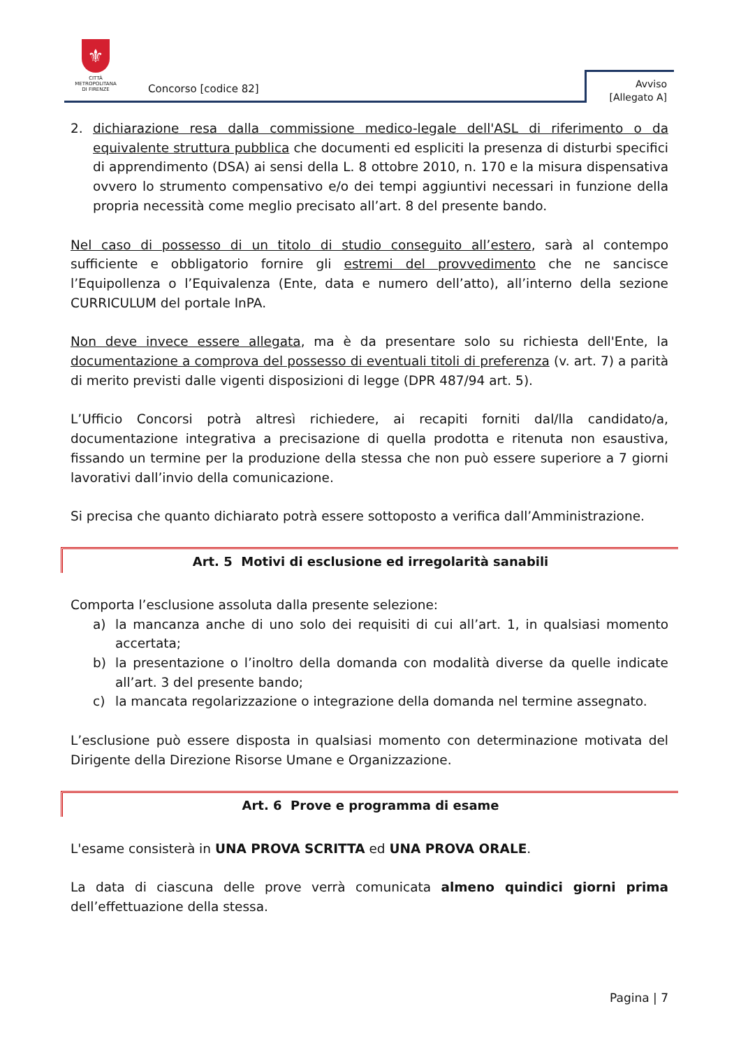⚜
CITTÀ METROPOLITANA
DI FIRENZE
Concorso [codice 82]
Avviso
[Allegato A]
2. dichiarazione resa dalla commissione medico-legale dell'ASL di riferimento o da equivalente struttura pubblica che documenti ed espliciti la presenza di disturbi specifici di apprendimento (DSA) ai sensi della L. 8 ottobre 2010, n. 170 e la misura dispensativa ovvero lo strumento compensativo e/o dei tempi aggiuntivi necessari in funzione della propria necessità come meglio precisato all’art. 8 del presente bando.
Nel caso di possesso di un titolo di studio conseguito all’estero, sarà al contempo sufficiente e obbligatorio fornire gli estremi del provvedimento che ne sancisce l’Equipollenza o l’Equivalenza (Ente, data e numero dell’atto), all’interno della sezione CURRICULUM del portale InPA.
Non deve invece essere allegata, ma è da presentare solo su richiesta dell'Ente, la documentazione a comprova del possesso di eventuali titoli di preferenza (v. art. 7) a parità di merito previsti dalle vigenti disposizioni di legge (DPR 487/94 art. 5).
L’Ufficio Concorsi potrà altresì richiedere, ai recapiti forniti dal/lla candidato/a, documentazione integrativa a precisazione di quella prodotta e ritenuta non esaustiva, fissando un termine per la produzione della stessa che non può essere superiore a 7 giorni lavorativi dall’invio della comunicazione.
Si precisa che quanto dichiarato potrà essere sottoposto a verifica dall’Amministrazione.
Art. 5 Motivi di esclusione ed irregolarità sanabili
Comporta l’esclusione assoluta dalla presente selezione:
a) la mancanza anche di uno solo dei requisiti di cui all’art. 1, in qualsiasi momento accertata;
b) la presentazione o l’inoltro della domanda con modalità diverse da quelle indicate all’art. 3 del presente bando;
c) la mancata regolarizzazione o integrazione della domanda nel termine assegnato.
L’esclusione può essere disposta in qualsiasi momento con determinazione motivata del Dirigente della Direzione Risorse Umane e Organizzazione.
Art. 6 Prove e programma di esame
L'esame consisterà in UNA PROVA SCRITTA ed UNA PROVA ORALE.
La data di ciascuna delle prove verrà comunicata almeno quindici giorni prima dell’effettuazione della stessa.
Pagina | 7